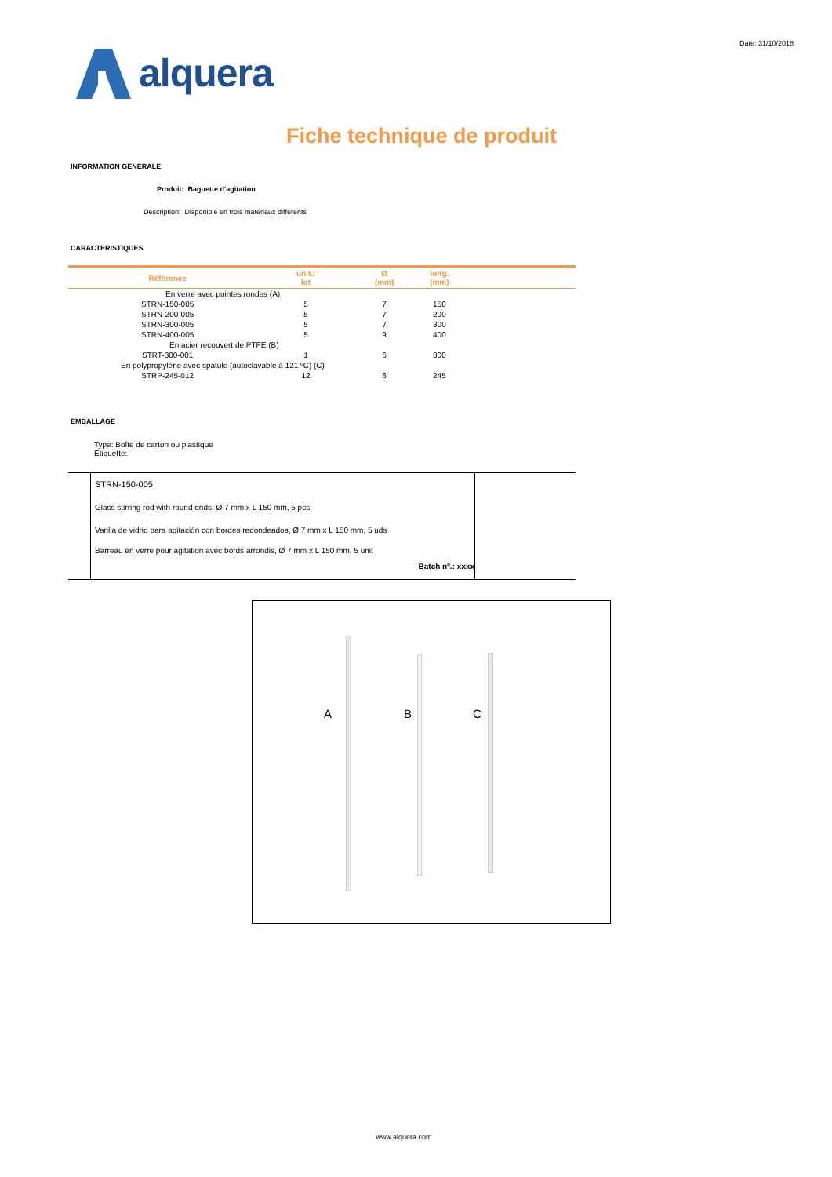Date: 31/10/2018
alquera
Fiche technique de produit
INFORMATION GENERALE
Produit: Baguette d'agitation
Description: Disponible en trois matériaux différents
CARACTERISTIQUES
| Référence | unit./ lot | Ø (mm) | long. (mm) | |
| --- | --- | --- | --- | --- |
| En verre avec pointes rondes (A) | | | | |
| STRN-150-005 | 5 | 7 | 150 | |
| STRN-200-005 | 5 | 7 | 200 | |
| STRN-300-005 | 5 | 7 | 300 | |
| STRN-400-005 | 5 | 9 | 400 | |
| En acier recouvert de PTFE (B) | | | | |
| STRT-300-001 | 1 | 6 | 300 | |
| En polypropylène avec spatule (autoclavable à 121 ºC) (C) | | | | |
| STRP-245-012 | 12 | 6 | 245 | |
EMBALLAGE
Type: Boîte de carton ou plastique
Etiquette:
STRN-150-005
Glass stirring rod with round ends, Ø 7 mm x L 150 mm, 5 pcs
Varilla de vidrio para agitación con bordes redondeados, Ø 7 mm x L 150 mm, 5 uds
Barreau en verre pour agitation avec bords arrondis, Ø 7 mm x L 150 mm, 5 unit
Batch nº.: xxxx
A B C
www.alquera.com